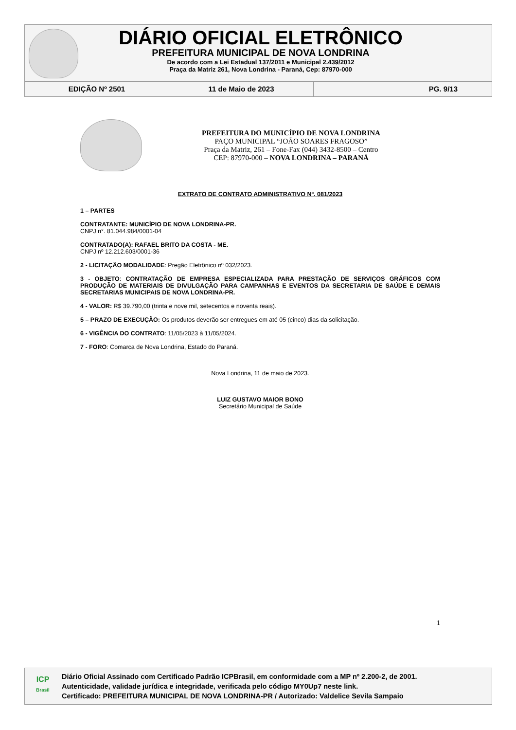DIÁRIO OFICIAL ELETRÔNICO
PREFEITURA MUNICIPAL DE NOVA LONDRINA
De acordo com a Lei Estadual 137/2011 e Municipal 2.439/2012
Praça da Matriz 261, Nova Londrina - Paraná, Cep: 87970-000
EDIÇÃO Nº 2501 11 de Maio de 2023 PG. 9/13
PREFEITURA DO MUNICÍPIO DE NOVA LONDRINA
PAÇO MUNICIPAL “JOÃO SOARES FRAGOSO”
Praça da Matriz, 261 – Fone-Fax (044) 3432-8500 – Centro
CEP: 87970-000 – NOVA LONDRINA – PARANÁ
EXTRATO DE CONTRATO ADMINISTRATIVO Nº. 081/2023
1 – PARTES
CONTRATANTE: MUNICÍPIO DE NOVA LONDRINA-PR.
CNPJ n°. 81.044.984/0001-04
CONTRATADO(A): RAFAEL BRITO DA COSTA - ME.
CNPJ nº 12.212.603/0001-36
2 - LICITAÇÃO MODALIDADE: Pregão Eletrônico nº 032/2023.
3 - OBJETO: CONTRATAÇÃO DE EMPRESA ESPECIALIZADA PARA PRESTAÇÃO DE SERVIÇOS GRÁFICOS COM PRODUÇÃO DE MATERIAIS DE DIVULGAÇÃO PARA CAMPANHAS E EVENTOS DA SECRETARIA DE SAÚDE E DEMAIS SECRETARIAS MUNICIPAIS DE NOVA LONDRINA-PR.
4 - VALOR: R$ 39.790,00 (trinta e nove mil, setecentos e noventa reais).
5 – PRAZO DE EXECUÇÃO: Os produtos deverão ser entregues em até 05 (cinco) dias da solicitação.
6 - VIGÊNCIA DO CONTRATO: 11/05/2023 à 11/05/2024.
7 - FORO: Comarca de Nova Londrina, Estado do Paraná.
Nova Londrina, 11 de maio de 2023.
LUIZ GUSTAVO MAIOR BONO
Secretário Municipal de Saúde
1
ICP
Brasil
Diário Oficial Assinado com Certificado Padrão ICPBrasil, em conformidade com a MP nº 2.200-2, de 2001.
Autenticidade, validade jurídica e integridade, verificada pelo código MY0Up7 neste link.
Certificado: PREFEITURA MUNICIPAL DE NOVA LONDRINA-PR / Autorizado: Valdelice Sevila Sampaio